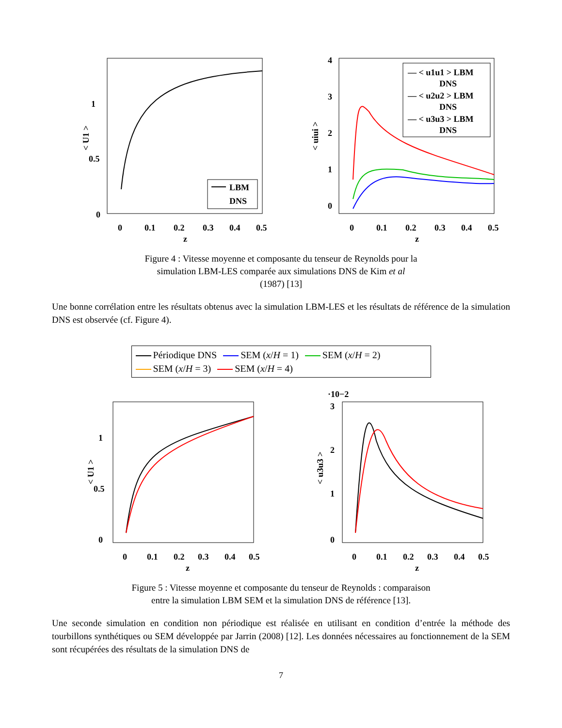1
0.5
0
0
0.1
0.2
0.3
0.4
0.5
z
< U1 >
LBM
DNS
4
3
2
1
0
0
0.1
0.2
0.3
0.4
0.5
z
< uiui >
— < u1u1 > LBM
DNS
— < u2u2 > LBM
DNS
— < u3u3 > LBM
DNS
Figure 4 : Vitesse moyenne et composante du tenseur de Reynolds pour la
simulation LBM-LES comparée aux simulations DNS de Kim et al
(1987) [13]
Une bonne corrélation entre les résultats obtenus avec la simulation LBM-LES et les résultats de référence de la simulation DNS est observée (cf. Figure 4).
Périodique DNS SEM (x/H = 1) SEM (x/H = 2)
SEM (x/H = 3) SEM (x/H = 4)
1
0.5
0
0
0.1
0.2
0.3
0.4
0.5
z
< U1 >
·10−2
3
2
1
0
0
0.1
0.2
0.3
0.4
0.5
z
< u3u3 >
Figure 5 : Vitesse moyenne et composante du tenseur de Reynolds : comparaison
entre la simulation LBM SEM et la simulation DNS de référence [13].
Une seconde simulation en condition non périodique est réalisée en utilisant en condition d’entrée la méthode des tourbillons synthétiques ou SEM développée par Jarrin (2008) [12]. Les données nécessaires au fonctionnement de la SEM sont récupérées des résultats de la simulation DNS de
7